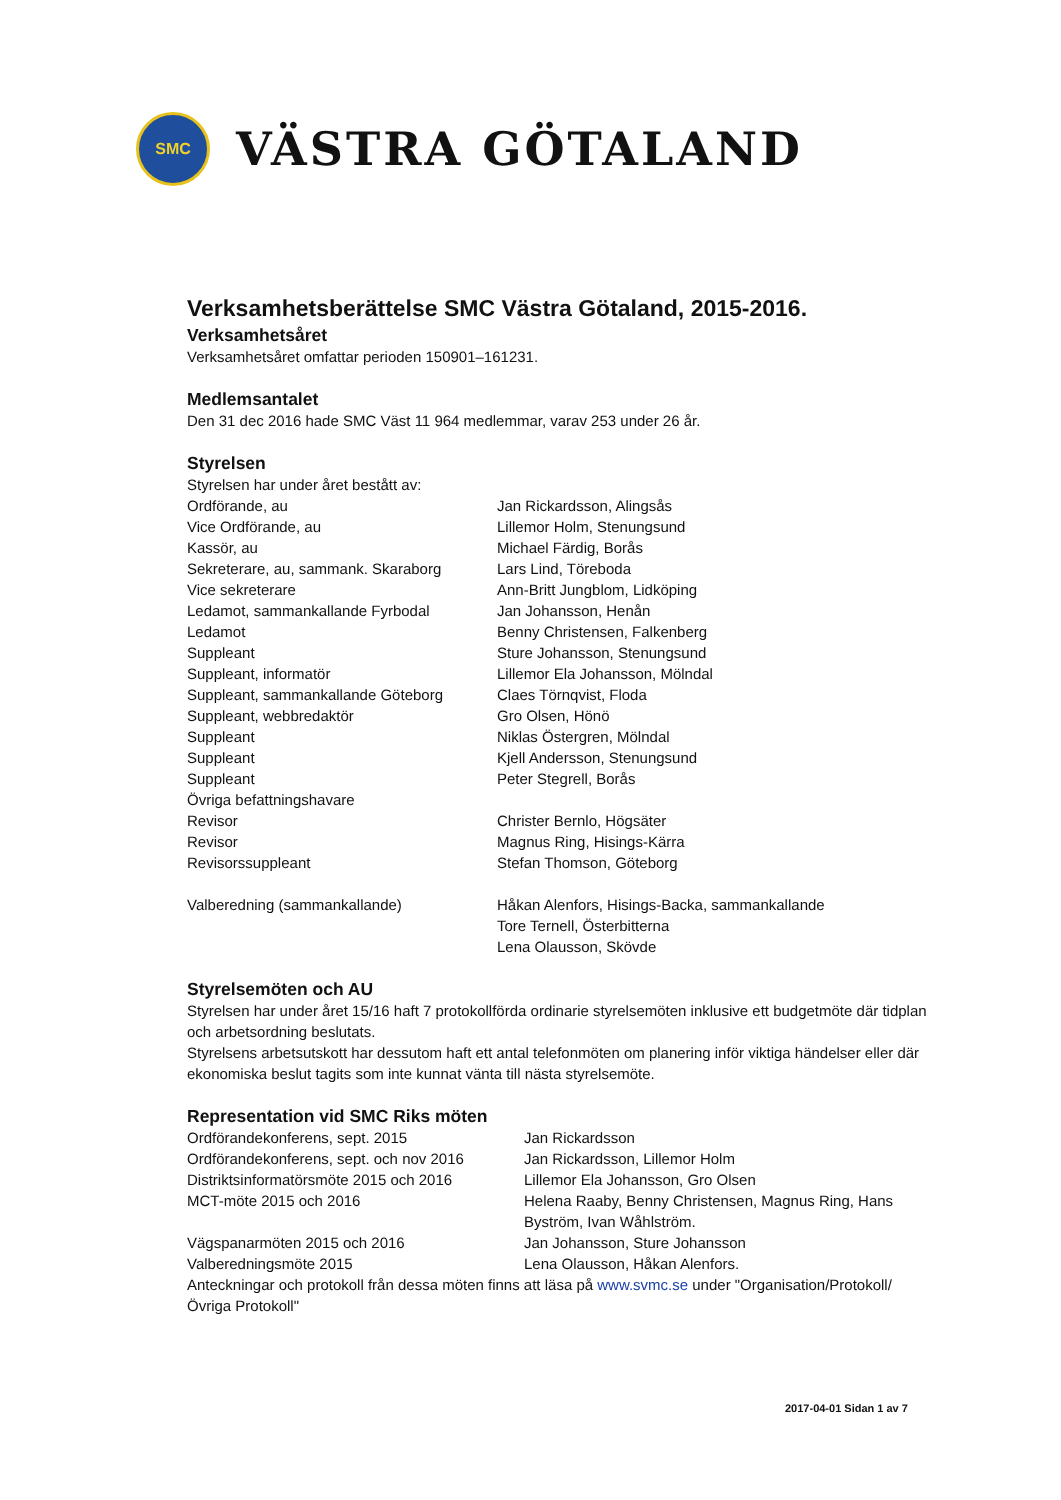SMC
VÄSTRA GÖTALAND
Verksamhetsberättelse SMC Västra Götaland, 2015-2016.
Verksamhetsåret
Verksamhetsåret omfattar perioden 150901–161231.
Medlemsantalet
Den 31 dec 2016 hade SMC Väst 11 964 medlemmar, varav 253 under 26 år.
Styrelsen
Styrelsen har under året bestått av:
| Ordförande, au | Jan Rickardsson, Alingsås |
| Vice Ordförande, au | Lillemor Holm, Stenungsund |
| Kassör, au | Michael Färdig, Borås |
| Sekreterare, au, sammank. Skaraborg | Lars Lind, Töreboda |
| Vice sekreterare | Ann-Britt Jungblom, Lidköping |
| Ledamot, sammankallande Fyrbodal | Jan Johansson, Henån |
| Ledamot | Benny Christensen, Falkenberg |
| Suppleant | Sture Johansson, Stenungsund |
| Suppleant, informatör | Lillemor Ela Johansson, Mölndal |
| Suppleant, sammankallande Göteborg | Claes Törnqvist, Floda |
| Suppleant, webbredaktör | Gro Olsen, Hönö |
| Suppleant | Niklas Östergren, Mölndal |
| Suppleant | Kjell Andersson, Stenungsund |
| Suppleant | Peter Stegrell, Borås |
| Övriga befattningshavare | |
| Revisor | Christer Bernlo, Högsäter |
| Revisor | Magnus Ring, Hisings-Kärra |
| Revisorssuppleant | Stefan Thomson, Göteborg |
| Valberedning (sammankallande) | Håkan Alenfors, Hisings-Backa, sammankallande Tore Ternell, Österbitterna Lena Olausson, Skövde |
Styrelsemöten och AU
Styrelsen har under året 15/16 haft 7 protokollförda ordinarie styrelsemöten inklusive ett budgetmöte där tidplan och arbetsordning beslutats.
Styrelsens arbetsutskott har dessutom haft ett antal telefonmöten om planering inför viktiga händelser eller där ekonomiska beslut tagits som inte kunnat vänta till nästa styrelsemöte.
Representation vid SMC Riks möten
| Ordförandekonferens, sept. 2015 | Jan Rickardsson |
| Ordförandekonferens, sept. och nov 2016 | Jan Rickardsson, Lillemor Holm |
| Distriktsinformatörsmöte 2015 och 2016 | Lillemor Ela Johansson, Gro Olsen |
| MCT-möte 2015 och 2016 | Helena Raaby, Benny Christensen, Magnus Ring, Hans Byström, Ivan Wåhlström. |
| Vägspanarmöten 2015 och 2016 | Jan Johansson, Sture Johansson |
| Valberedningsmöte 2015 | Lena Olausson, Håkan Alenfors. |
Anteckningar och protokoll från dessa möten finns att läsa på www.svmc.se under "Organisation/Protokoll/Övriga Protokoll"
2017-04-01 Sidan 1 av 7